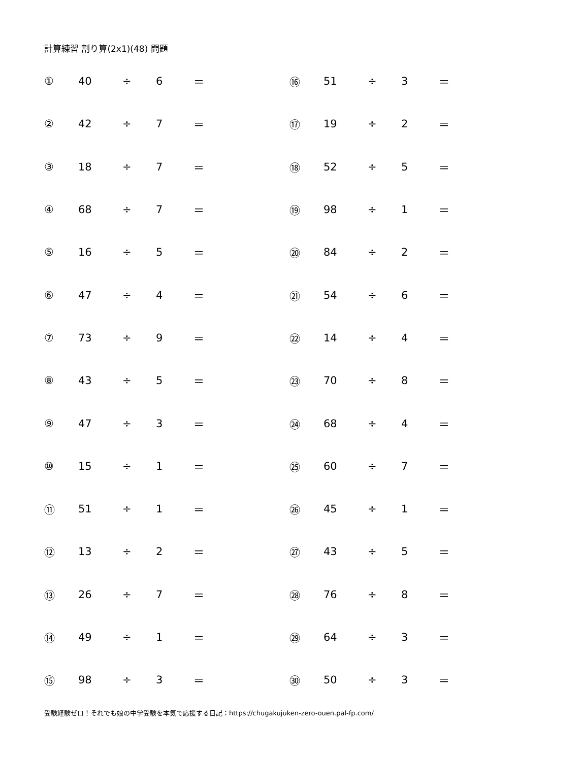計算練習 割り算(2x1)(48) 問題
| ① | 40 | ÷ | 6 | ＝ | | ⑯ | 51 | ÷ | 3 | ＝ |
| ② | 42 | ÷ | 7 | ＝ | | ⑰ | 19 | ÷ | 2 | ＝ |
| ③ | 18 | ÷ | 7 | ＝ | | ⑱ | 52 | ÷ | 5 | ＝ |
| ④ | 68 | ÷ | 7 | ＝ | | ⑲ | 98 | ÷ | 1 | ＝ |
| ⑤ | 16 | ÷ | 5 | ＝ | | ⑳ | 84 | ÷ | 2 | ＝ |
| ⑥ | 47 | ÷ | 4 | ＝ | | ㉑ | 54 | ÷ | 6 | ＝ |
| ⑦ | 73 | ÷ | 9 | ＝ | | ㉒ | 14 | ÷ | 4 | ＝ |
| ⑧ | 43 | ÷ | 5 | ＝ | | ㉓ | 70 | ÷ | 8 | ＝ |
| ⑨ | 47 | ÷ | 3 | ＝ | | ㉔ | 68 | ÷ | 4 | ＝ |
| ⑩ | 15 | ÷ | 1 | ＝ | | ㉕ | 60 | ÷ | 7 | ＝ |
| ⑪ | 51 | ÷ | 1 | ＝ | | ㉖ | 45 | ÷ | 1 | ＝ |
| ⑫ | 13 | ÷ | 2 | ＝ | | ㉗ | 43 | ÷ | 5 | ＝ |
| ⑬ | 26 | ÷ | 7 | ＝ | | ㉘ | 76 | ÷ | 8 | ＝ |
| ⑭ | 49 | ÷ | 1 | ＝ | | ㉙ | 64 | ÷ | 3 | ＝ |
| ⑮ | 98 | ÷ | 3 | ＝ | | ㉚ | 50 | ÷ | 3 | ＝ |
受験経験ゼロ！それでも娘の中学受験を本気で応援する日記：https://chugakujuken-zero-ouen.pal-fp.com/